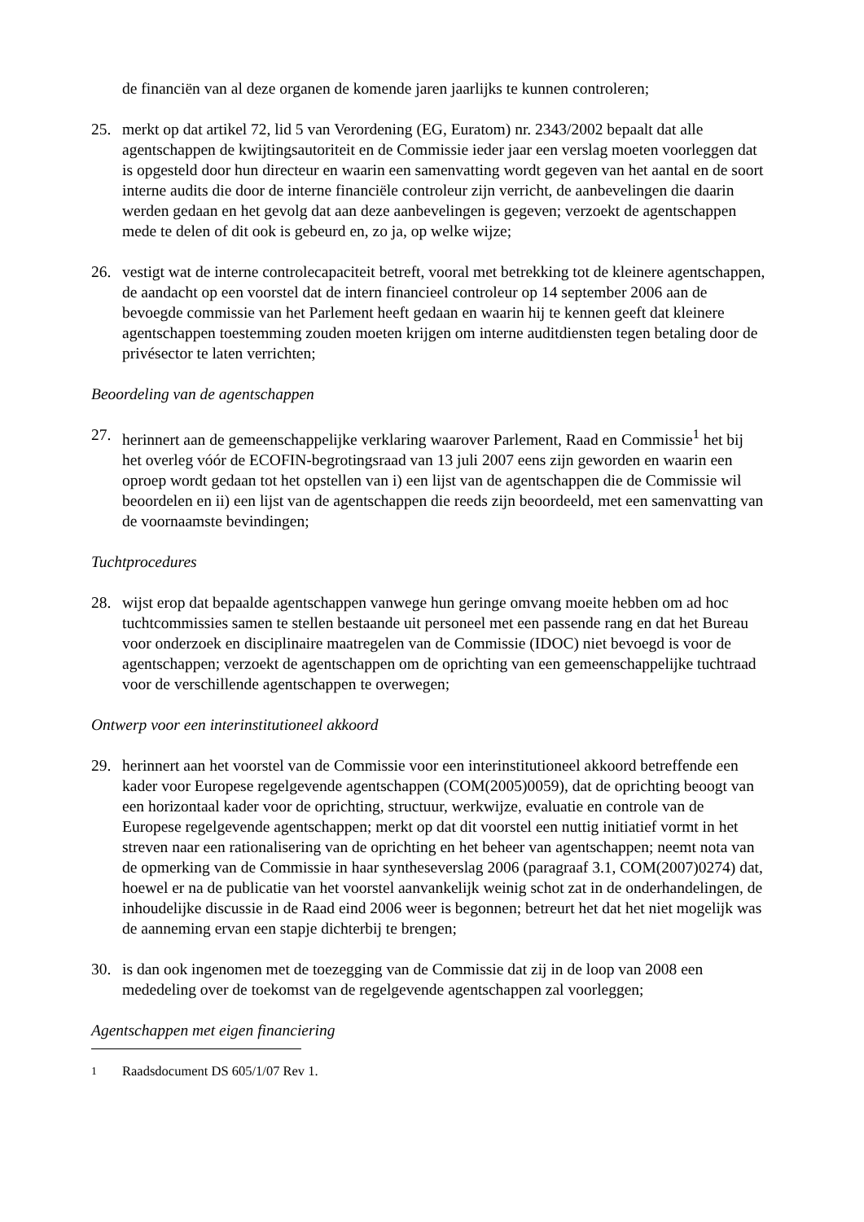de financiën van al deze organen de komende jaren jaarlijks te kunnen controleren;
25. merkt op dat artikel 72, lid 5 van Verordening (EG, Euratom) nr. 2343/2002 bepaalt dat alle agentschappen de kwijtingsautoriteit en de Commissie ieder jaar een verslag moeten voorleggen dat is opgesteld door hun directeur en waarin een samenvatting wordt gegeven van het aantal en de soort interne audits die door de interne financiële controleur zijn verricht, de aanbevelingen die daarin werden gedaan en het gevolg dat aan deze aanbevelingen is gegeven; verzoekt de agentschappen mede te delen of dit ook is gebeurd en, zo ja, op welke wijze;
26. vestigt wat de interne controlecapaciteit betreft, vooral met betrekking tot de kleinere agentschappen, de aandacht op een voorstel dat de intern financieel controleur op 14 september 2006 aan de bevoegde commissie van het Parlement heeft gedaan en waarin hij te kennen geeft dat kleinere agentschappen toestemming zouden moeten krijgen om interne auditdiensten tegen betaling door de privésector te laten verrichten;
Beoordeling van de agentschappen
27. herinnert aan de gemeenschappelijke verklaring waarover Parlement, Raad en Commissie<sup>1</sup> het bij het overleg vóór de ECOFIN-begrotingsraad van 13 juli 2007 eens zijn geworden en waarin een oproep wordt gedaan tot het opstellen van i) een lijst van de agentschappen die de Commissie wil beoordelen en ii) een lijst van de agentschappen die reeds zijn beoordeeld, met een samenvatting van de voornaamste bevindingen;
Tuchtprocedures
28. wijst erop dat bepaalde agentschappen vanwege hun geringe omvang moeite hebben om ad hoc tuchtcommissies samen te stellen bestaande uit personeel met een passende rang en dat het Bureau voor onderzoek en disciplinaire maatregelen van de Commissie (IDOC) niet bevoegd is voor de agentschappen; verzoekt de agentschappen om de oprichting van een gemeenschappelijke tuchtraad voor de verschillende agentschappen te overwegen;
Ontwerp voor een interinstitutioneel akkoord
29. herinnert aan het voorstel van de Commissie voor een interinstitutioneel akkoord betreffende een kader voor Europese regelgevende agentschappen (COM(2005)0059), dat de oprichting beoogt van een horizontaal kader voor de oprichting, structuur, werkwijze, evaluatie en controle van de Europese regelgevende agentschappen; merkt op dat dit voorstel een nuttig initiatief vormt in het streven naar een rationalisering van de oprichting en het beheer van agentschappen; neemt nota van de opmerking van de Commissie in haar syntheseverslag 2006 (paragraaf 3.1, COM(2007)0274) dat, hoewel er na de publicatie van het voorstel aanvankelijk weinig schot zat in de onderhandelingen, de inhoudelijke discussie in de Raad eind 2006 weer is begonnen; betreurt het dat het niet mogelijk was de aanneming ervan een stapje dichterbij te brengen;
30. is dan ook ingenomen met de toezegging van de Commissie dat zij in de loop van 2008 een mededeling over de toekomst van de regelgevende agentschappen zal voorleggen;
Agentschappen met eigen financiering
<sup>1</sup> Raadsdocument DS 605/1/07 Rev 1.